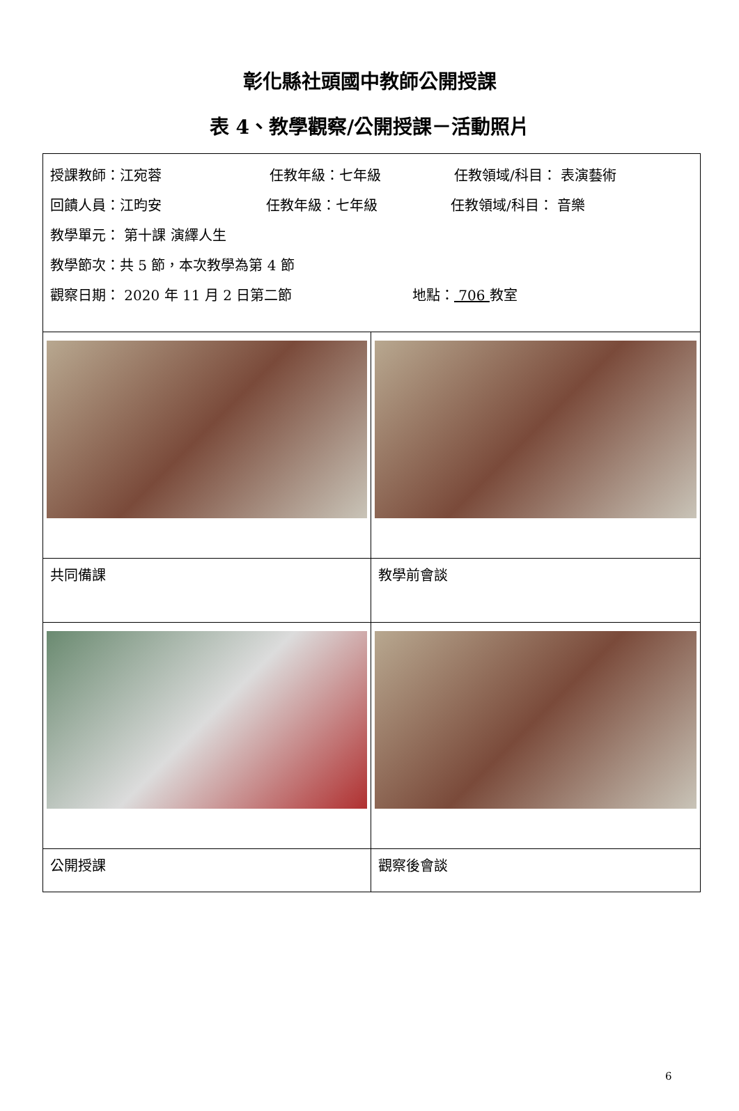彰化縣社頭國中教師公開授課
表 4、教學觀察/公開授課－活動照片
| 授課教師：江宛蓉 任教年級：七年級 任教領域/科目： 表演藝術 回饋人員：江昀安 任教年級：七年級 任教領域/科目： 音樂 教學單元： 第十課 演繹人生 教學節次：共 5 節，本次教學為第 4 節 觀察日期： 2020 年 11 月 2 日第二節 地點： 706 教室 | |
| 共同備課 | 教學前會談 |
| 公開授課 | 觀察後會談 |
6